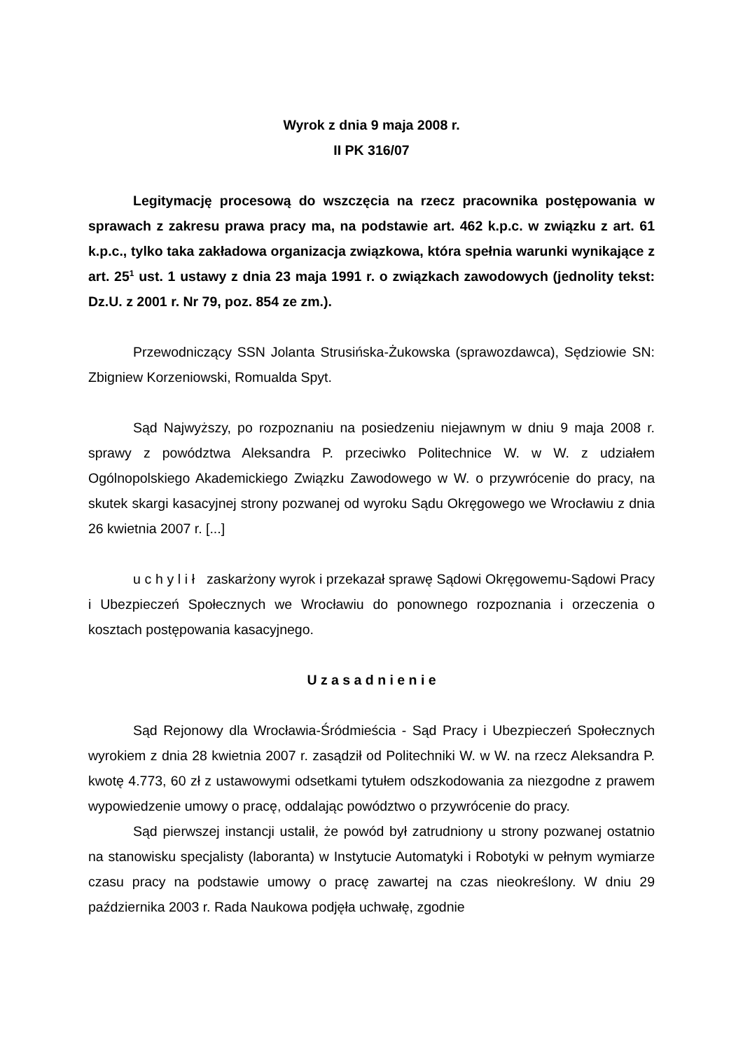Wyrok z dnia 9 maja 2008 r.
II PK 316/07
Legitymację procesową do wszczęcia na rzecz pracownika postępowania w sprawach z zakresu prawa pracy ma, na podstawie art. 462 k.p.c. w związku z art. 61 k.p.c., tylko taka zakładowa organizacja związkowa, która spełnia warunki wynikające z art. 25<sup>1</sup> ust. 1 ustawy z dnia 23 maja 1991 r. o związkach zawodowych (jednolity tekst: Dz.U. z 2001 r. Nr 79, poz. 854 ze zm.).
Przewodniczący SSN Jolanta Strusińska-Żukowska (sprawozdawca), Sędziowie SN: Zbigniew Korzeniowski, Romualda Spyt.
Sąd Najwyższy, po rozpoznaniu na posiedzeniu niejawnym w dniu 9 maja 2008 r. sprawy z powództwa Aleksandra P. przeciwko Politechnice W. w W. z udziałem Ogólnopolskiego Akademickiego Związku Zawodowego w W. o przywrócenie do pracy, na skutek skargi kasacyjnej strony pozwanej od wyroku Sądu Okręgowego we Wrocławiu z dnia 26 kwietnia 2007 r. [...]
u c h y l i ł zaskarżony wyrok i przekazał sprawę Sądowi Okręgowemu-Sądowi Pracy i Ubezpieczeń Społecznych we Wrocławiu do ponownego rozpoznania i orzeczenia o kosztach postępowania kasacyjnego.
U z a s a d n i e n i e
Sąd Rejonowy dla Wrocławia-Śródmieścia - Sąd Pracy i Ubezpieczeń Społecznych wyrokiem z dnia 28 kwietnia 2007 r. zasądził od Politechniki W. w W. na rzecz Aleksandra P. kwotę 4.773, 60 zł z ustawowymi odsetkami tytułem odszkodowania za niezgodne z prawem wypowiedzenie umowy o pracę, oddalając powództwo o przywrócenie do pracy.
Sąd pierwszej instancji ustalił, że powód był zatrudniony u strony pozwanej ostatnio na stanowisku specjalisty (laboranta) w Instytucie Automatyki i Robotyki w pełnym wymiarze czasu pracy na podstawie umowy o pracę zawartej na czas nieokreślony. W dniu 29 października 2003 r. Rada Naukowa podjęła uchwałę, zgodnie